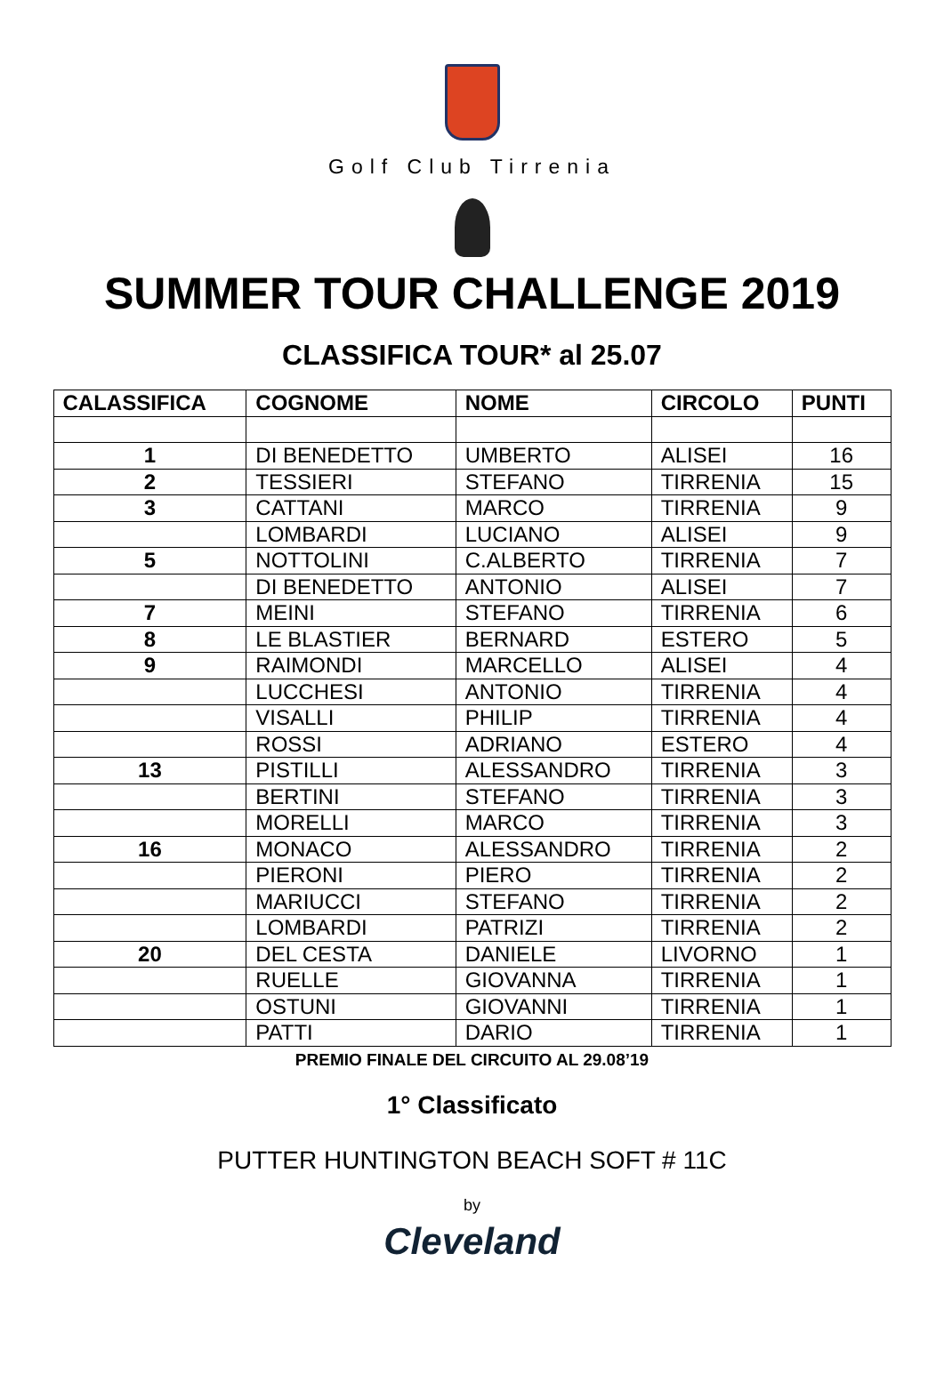Golf Club Tirrenia
SUMMER TOUR CHALLENGE 2019
CLASSIFICA TOUR* al 25.07
| CALASSIFICA | COGNOME | NOME | CIRCOLO | PUNTI |
| --- | --- | --- | --- | --- |
| 1 | DI BENEDETTO | UMBERTO | ALISEI | 16 |
| 2 | TESSIERI | STEFANO | TIRRENIA | 15 |
| 3 | CATTANI | MARCO | TIRRENIA | 9 |
| | LOMBARDI | LUCIANO | ALISEI | 9 |
| 5 | NOTTOLINI | C.ALBERTO | TIRRENIA | 7 |
| | DI BENEDETTO | ANTONIO | ALISEI | 7 |
| 7 | MEINI | STEFANO | TIRRENIA | 6 |
| 8 | LE BLASTIER | BERNARD | ESTERO | 5 |
| 9 | RAIMONDI | MARCELLO | ALISEI | 4 |
| | LUCCHESI | ANTONIO | TIRRENIA | 4 |
| | VISALLI | PHILIP | TIRRENIA | 4 |
| | ROSSI | ADRIANO | ESTERO | 4 |
| 13 | PISTILLI | ALESSANDRO | TIRRENIA | 3 |
| | BERTINI | STEFANO | TIRRENIA | 3 |
| | MORELLI | MARCO | TIRRENIA | 3 |
| 16 | MONACO | ALESSANDRO | TIRRENIA | 2 |
| | PIERONI | PIERO | TIRRENIA | 2 |
| | MARIUCCI | STEFANO | TIRRENIA | 2 |
| | LOMBARDI | PATRIZI | TIRRENIA | 2 |
| 20 | DEL CESTA | DANIELE | LIVORNO | 1 |
| | RUELLE | GIOVANNA | TIRRENIA | 1 |
| | OSTUNI | GIOVANNI | TIRRENIA | 1 |
| | PATTI | DARIO | TIRRENIA | 1 |
PREMIO FINALE DEL CIRCUITO AL 29.08’19
1° Classificato
PUTTER HUNTINGTON BEACH SOFT # 11C
by
Cleveland